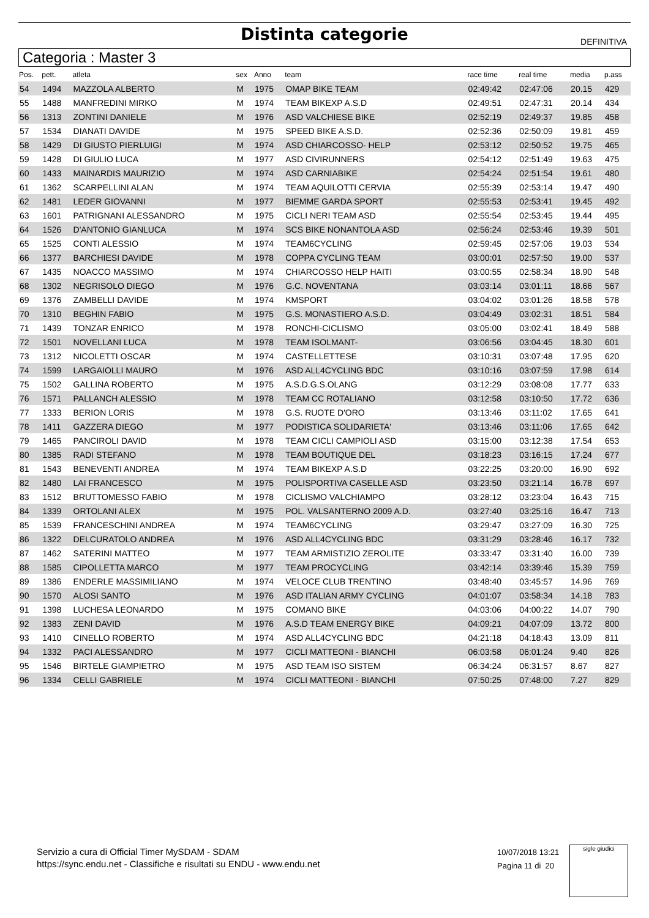Distinta categorie
DEFINITIVA
Categoria : Master 3
| Pos. | pett. | atleta | sex | Anno | team | race time | real time | media | p.ass |
| --- | --- | --- | --- | --- | --- | --- | --- | --- | --- |
| 54 | 1494 | MAZZOLA ALBERTO | M | 1975 | OMAP BIKE TEAM | 02:49:42 | 02:47:06 | 20.15 | 429 |
| 55 | 1488 | MANFREDINI MIRKO | M | 1974 | TEAM BIKEXP A.S.D | 02:49:51 | 02:47:31 | 20.14 | 434 |
| 56 | 1313 | ZONTINI DANIELE | M | 1976 | ASD VALCHIESE BIKE | 02:52:19 | 02:49:37 | 19.85 | 458 |
| 57 | 1534 | DIANATI DAVIDE | M | 1975 | SPEED BIKE A.S.D. | 02:52:36 | 02:50:09 | 19.81 | 459 |
| 58 | 1429 | DI GIUSTO PIERLUIGI | M | 1974 | ASD CHIARCOSSO- HELP | 02:53:12 | 02:50:52 | 19.75 | 465 |
| 59 | 1428 | DI GIULIO LUCA | M | 1977 | ASD CIVIRUNNERS | 02:54:12 | 02:51:49 | 19.63 | 475 |
| 60 | 1433 | MAINARDIS MAURIZIO | M | 1974 | ASD CARNIABIKE | 02:54:24 | 02:51:54 | 19.61 | 480 |
| 61 | 1362 | SCARPELLINI ALAN | M | 1974 | TEAM AQUILOTTI CERVIA | 02:55:39 | 02:53:14 | 19.47 | 490 |
| 62 | 1481 | LEDER GIOVANNI | M | 1977 | BIEMME GARDA SPORT | 02:55:53 | 02:53:41 | 19.45 | 492 |
| 63 | 1601 | PATRIGNANI ALESSANDRO | M | 1975 | CICLI NERI TEAM ASD | 02:55:54 | 02:53:45 | 19.44 | 495 |
| 64 | 1526 | D'ANTONIO GIANLUCA | M | 1974 | SCS BIKE NONANTOLA ASD | 02:56:24 | 02:53:46 | 19.39 | 501 |
| 65 | 1525 | CONTI ALESSIO | M | 1974 | TEAM6CYCLING | 02:59:45 | 02:57:06 | 19.03 | 534 |
| 66 | 1377 | BARCHIESI DAVIDE | M | 1978 | COPPA CYCLING TEAM | 03:00:01 | 02:57:50 | 19.00 | 537 |
| 67 | 1435 | NOACCO MASSIMO | M | 1974 | CHIARCOSSO HELP HAITI | 03:00:55 | 02:58:34 | 18.90 | 548 |
| 68 | 1302 | NEGRISOLO DIEGO | M | 1976 | G.C. NOVENTANA | 03:03:14 | 03:01:11 | 18.66 | 567 |
| 69 | 1376 | ZAMBELLI DAVIDE | M | 1974 | KMSPORT | 03:04:02 | 03:01:26 | 18.58 | 578 |
| 70 | 1310 | BEGHIN FABIO | M | 1975 | G.S. MONASTIERO A.S.D. | 03:04:49 | 03:02:31 | 18.51 | 584 |
| 71 | 1439 | TONZAR ENRICO | M | 1978 | RONCHI-CICLISMO | 03:05:00 | 03:02:41 | 18.49 | 588 |
| 72 | 1501 | NOVELLANI LUCA | M | 1978 | TEAM ISOLMANT- | 03:06:56 | 03:04:45 | 18.30 | 601 |
| 73 | 1312 | NICOLETTI OSCAR | M | 1974 | CASTELLETTESE | 03:10:31 | 03:07:48 | 17.95 | 620 |
| 74 | 1599 | LARGAIOLLI MAURO | M | 1976 | ASD ALL4CYCLING BDC | 03:10:16 | 03:07:59 | 17.98 | 614 |
| 75 | 1502 | GALLINA ROBERTO | M | 1975 | A.S.D.G.S.OLANG | 03:12:29 | 03:08:08 | 17.77 | 633 |
| 76 | 1571 | PALLANCH ALESSIO | M | 1978 | TEAM CC ROTALIANO | 03:12:58 | 03:10:50 | 17.72 | 636 |
| 77 | 1333 | BERION LORIS | M | 1978 | G.S. RUOTE D'ORO | 03:13:46 | 03:11:02 | 17.65 | 641 |
| 78 | 1411 | GAZZERA DIEGO | M | 1977 | PODISTICA SOLIDARIETA' | 03:13:46 | 03:11:06 | 17.65 | 642 |
| 79 | 1465 | PANCIROLI DAVID | M | 1978 | TEAM CICLI CAMPIOLI ASD | 03:15:00 | 03:12:38 | 17.54 | 653 |
| 80 | 1385 | RADI STEFANO | M | 1978 | TEAM BOUTIQUE DEL | 03:18:23 | 03:16:15 | 17.24 | 677 |
| 81 | 1543 | BENEVENTI ANDREA | M | 1974 | TEAM BIKEXP A.S.D | 03:22:25 | 03:20:00 | 16.90 | 692 |
| 82 | 1480 | LAI FRANCESCO | M | 1975 | POLISPORTIVA CASELLE ASD | 03:23:50 | 03:21:14 | 16.78 | 697 |
| 83 | 1512 | BRUTTOMESSO FABIO | M | 1978 | CICLISMO VALCHIAMPO | 03:28:12 | 03:23:04 | 16.43 | 715 |
| 84 | 1339 | ORTOLANI ALEX | M | 1975 | POL. VALSANTERNO 2009 A.D. | 03:27:40 | 03:25:16 | 16.47 | 713 |
| 85 | 1539 | FRANCESCHINI ANDREA | M | 1974 | TEAM6CYCLING | 03:29:47 | 03:27:09 | 16.30 | 725 |
| 86 | 1322 | DELCURATOLO ANDREA | M | 1976 | ASD ALL4CYCLING BDC | 03:31:29 | 03:28:46 | 16.17 | 732 |
| 87 | 1462 | SATERINI MATTEO | M | 1977 | TEAM ARMISTIZIO ZEROLITE | 03:33:47 | 03:31:40 | 16.00 | 739 |
| 88 | 1585 | CIPOLLETTA MARCO | M | 1977 | TEAM PROCYCLING | 03:42:14 | 03:39:46 | 15.39 | 759 |
| 89 | 1386 | ENDERLE MASSIMILIANO | M | 1974 | VELOCE CLUB TRENTINO | 03:48:40 | 03:45:57 | 14.96 | 769 |
| 90 | 1570 | ALOSI SANTO | M | 1976 | ASD ITALIAN ARMY CYCLING | 04:01:07 | 03:58:34 | 14.18 | 783 |
| 91 | 1398 | LUCHESA LEONARDO | M | 1975 | COMANO BIKE | 04:03:06 | 04:00:22 | 14.07 | 790 |
| 92 | 1383 | ZENI DAVID | M | 1976 | A.S.D TEAM ENERGY BIKE | 04:09:21 | 04:07:09 | 13.72 | 800 |
| 93 | 1410 | CINELLO ROBERTO | M | 1974 | ASD ALL4CYCLING BDC | 04:21:18 | 04:18:43 | 13.09 | 811 |
| 94 | 1332 | PACI ALESSANDRO | M | 1977 | CICLI MATTEONI - BIANCHI | 06:03:58 | 06:01:24 | 9.40 | 826 |
| 95 | 1546 | BIRTELE GIAMPIETRO | M | 1975 | ASD TEAM ISO SISTEM | 06:34:24 | 06:31:57 | 8.67 | 827 |
| 96 | 1334 | CELLI GABRIELE | M | 1974 | CICLI MATTEONI - BIANCHI | 07:50:25 | 07:48:00 | 7.27 | 829 |
Servizio a cura di Official Timer MySDAM - SDAM
https://sync.endu.net - Classifiche e risultati su ENDU - www.endu.net
10/07/2018 13:21
Pagina 11 di 20
sigle giudici